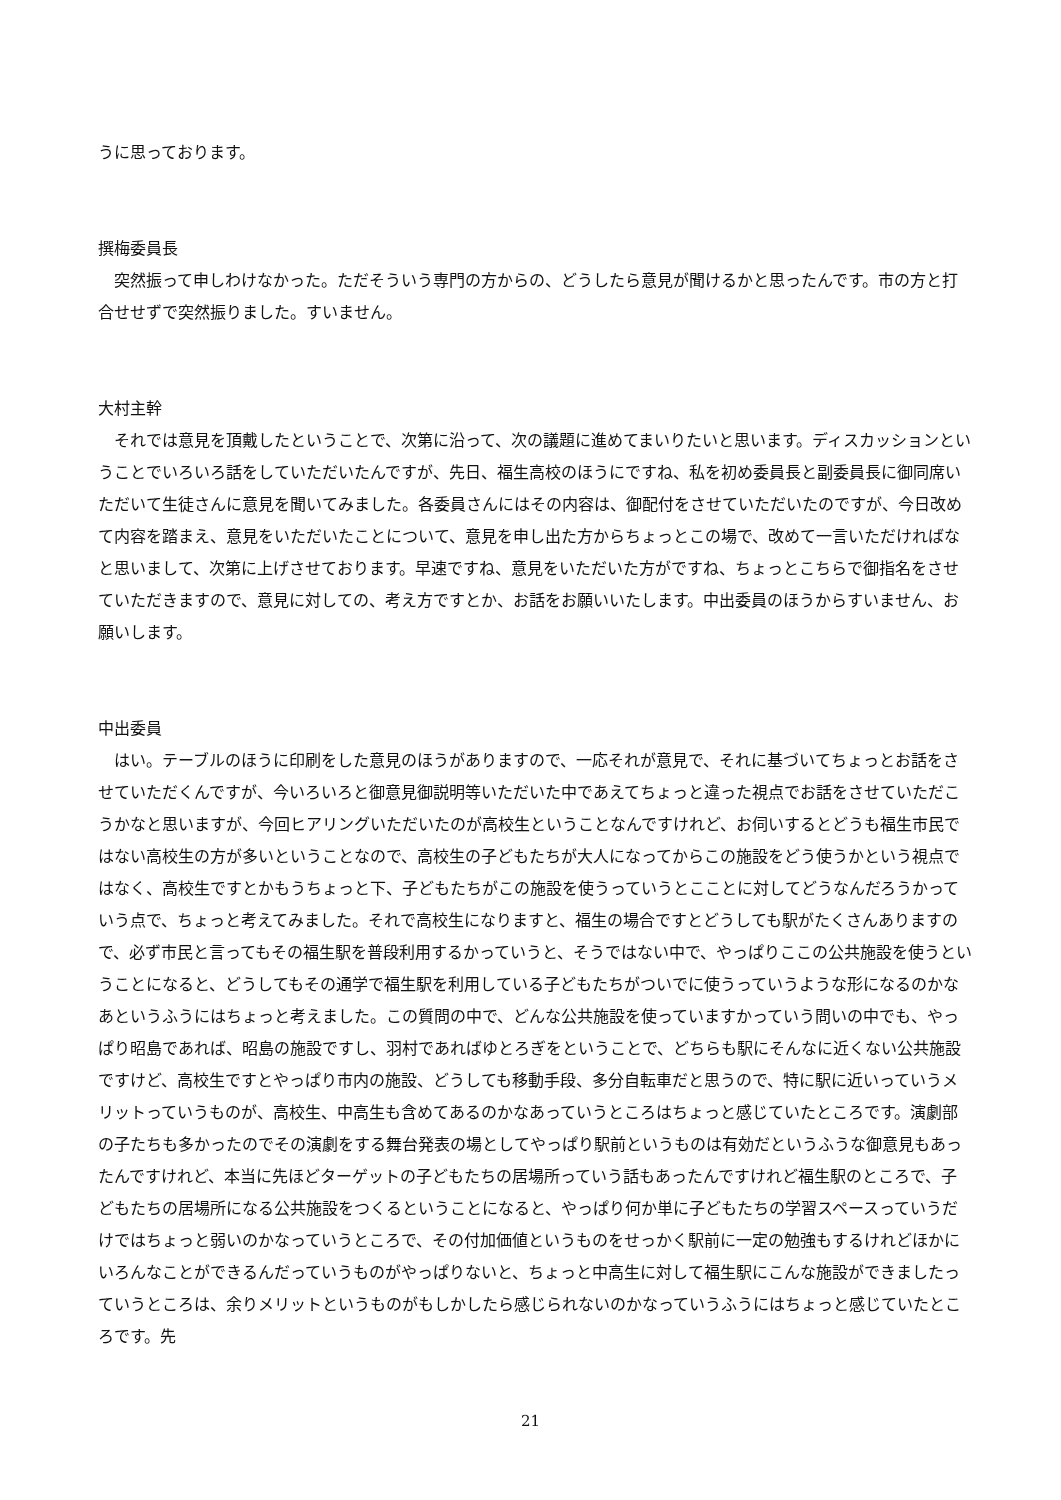うに思っております。
撰梅委員長
突然振って申しわけなかった。ただそういう専門の方からの、どうしたら意見が聞けるかと思ったんです。市の方と打合せせずで突然振りました。すいません。
大村主幹
それでは意見を頂戴したということで、次第に沿って、次の議題に進めてまいりたいと思います。ディスカッションということでいろいろ話をしていただいたんですが、先日、福生高校のほうにですね、私を初め委員長と副委員長に御同席いただいて生徒さんに意見を聞いてみました。各委員さんにはその内容は、御配付をさせていただいたのですが、今日改めて内容を踏まえ、意見をいただいたことについて、意見を申し出た方からちょっとこの場で、改めて一言いただければなと思いまして、次第に上げさせております。早速ですね、意見をいただいた方がですね、ちょっとこちらで御指名をさせていただきますので、意見に対しての、考え方ですとか、お話をお願いいたします。中出委員のほうからすいません、お願いします。
中出委員
はい。テーブルのほうに印刷をした意見のほうがありますので、一応それが意見で、それに基づいてちょっとお話をさせていただくんですが、今いろいろと御意見御説明等いただいた中であえてちょっと違った視点でお話をさせていただこうかなと思いますが、今回ヒアリングいただいたのが高校生ということなんですけれど、お伺いするとどうも福生市民ではない高校生の方が多いということなので、高校生の子どもたちが大人になってからこの施設をどう使うかという視点ではなく、高校生ですとかもうちょっと下、子どもたちがこの施設を使うっていうとこことに対してどうなんだろうかっていう点で、ちょっと考えてみました。それで高校生になりますと、福生の場合ですとどうしても駅がたくさんありますので、必ず市民と言ってもその福生駅を普段利用するかっていうと、そうではない中で、やっぱりここの公共施設を使うということになると、どうしてもその通学で福生駅を利用している子どもたちがついでに使うっていうような形になるのかなあというふうにはちょっと考えました。この質問の中で、どんな公共施設を使っていますかっていう問いの中でも、やっぱり昭島であれば、昭島の施設ですし、羽村であればゆとろぎをということで、どちらも駅にそんなに近くない公共施設ですけど、高校生ですとやっぱり市内の施設、どうしても移動手段、多分自転車だと思うので、特に駅に近いっていうメリットっていうものが、高校生、中高生も含めてあるのかなあっていうところはちょっと感じていたところです。演劇部の子たちも多かったのでその演劇をする舞台発表の場としてやっぱり駅前というものは有効だというふうな御意見もあったんですけれど、本当に先ほどターゲットの子どもたちの居場所っていう話もあったんですけれど福生駅のところで、子どもたちの居場所になる公共施設をつくるということになると、やっぱり何か単に子どもたちの学習スペースっていうだけではちょっと弱いのかなっていうところで、その付加価値というものをせっかく駅前に一定の勉強もするけれどほかにいろんなことができるんだっていうものがやっぱりないと、ちょっと中高生に対して福生駅にこんな施設ができましたっていうところは、余りメリットというものがもしかしたら感じられないのかなっていうふうにはちょっと感じていたところです。先
21